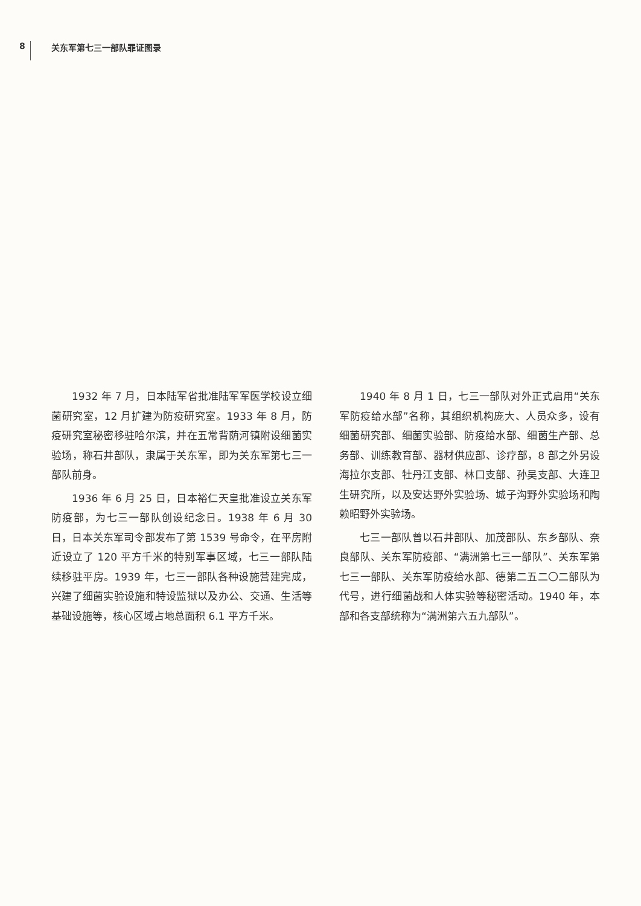8 关东军第七三一部队罪证图录
1932 年 7 月，日本陆军省批准陆军军医学校设立细菌研究室，12 月扩建为防疫研究室。1933 年 8 月，防疫研究室秘密移驻哈尔滨，并在五常背荫河镇附设细菌实验场，称石井部队，隶属于关东军，即为关东军第七三一部队前身。
1936 年 6 月 25 日，日本裕仁天皇批准设立关东军防疫部，为七三一部队创设纪念日。1938 年 6 月 30 日，日本关东军司令部发布了第 1539 号命令，在平房附近设立了 120 平方千米的特别军事区域，七三一部队陆续移驻平房。1939 年，七三一部队各种设施营建完成，兴建了细菌实验设施和特设监狱以及办公、交通、生活等基础设施等，核心区域占地总面积 6.1 平方千米。
1940 年 8 月 1 日，七三一部队对外正式启用“关东军防疫给水部”名称，其组织机构庞大、人员众多，设有细菌研究部、细菌实验部、防疫给水部、细菌生产部、总务部、训练教育部、器材供应部、诊疗部，8 部之外另设海拉尔支部、牡丹江支部、林口支部、孙吴支部、大连卫生研究所，以及安达野外实验场、城子沟野外实验场和陶赖昭野外实验场。
七三一部队曾以石井部队、加茂部队、东乡部队、奈良部队、关东军防疫部、“满洲第七三一部队”、关东军第七三一部队、关东军防疫给水部、德第二五二〇二部队为代号，进行细菌战和人体实验等秘密活动。1940 年，本部和各支部统称为“满洲第六五九部队”。